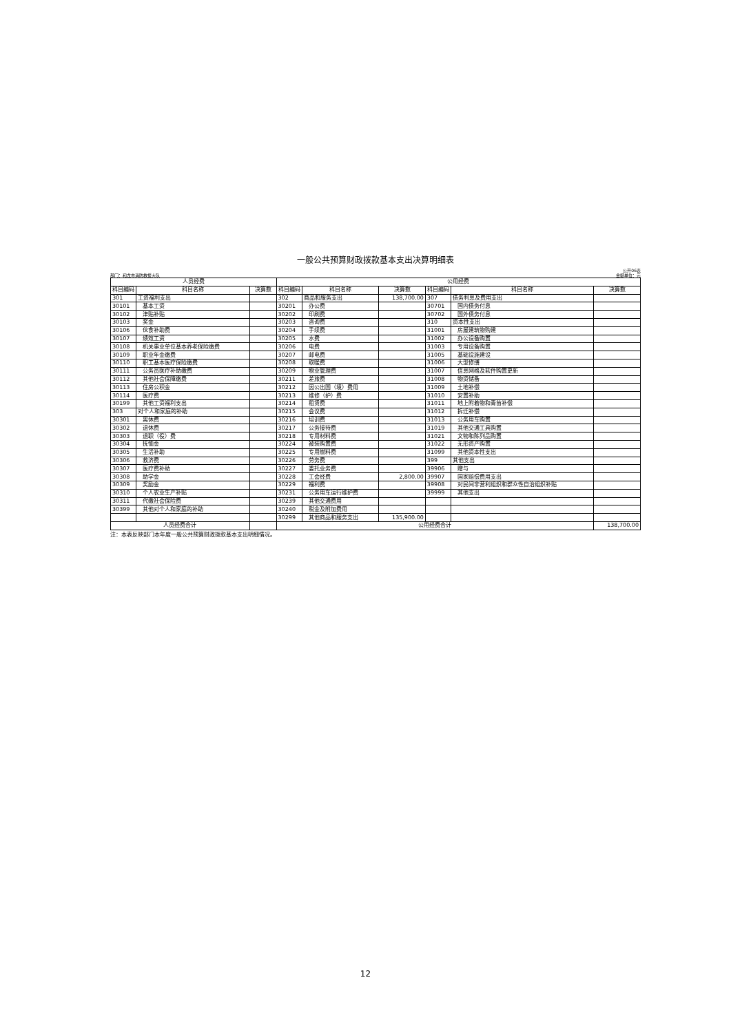一般公共预算财政拨款基本支出决算明细表
部门：和龙市消防救援大队 公开06表
金额单位：元
| 人员经费 | | | 公用经费 | | | | | |
| --- | --- | --- | --- | --- | --- | --- | --- | --- |
| 科目编码 | 科目名称 | 决算数 | 科目编码 | 科目名称 | 决算数 | 科目编码 | 科目名称 | 决算数 |
| 301 | 工资福利支出 | | 302 | 商品和服务支出 | 138,700.00 | 307 | 债务利息及费用支出 | |
| 30101 | 基本工资 | | 30201 | 办公费 | | 30701 | 国内债务付息 | |
| 30102 | 津贴补贴 | | 30202 | 印刷费 | | 30702 | 国外债务付息 | |
| 30103 | 奖金 | | 30203 | 咨询费 | | 310 | 资本性支出 | |
| 30106 | 伙食补助费 | | 30204 | 手续费 | | 31001 | 房屋建筑物购建 | |
| 30107 | 绩效工资 | | 30205 | 水费 | | 31002 | 办公设备购置 | |
| 30108 | 机关事业单位基本养老保险缴费 | | 30206 | 电费 | | 31003 | 专用设备购置 | |
| 30109 | 职业年金缴费 | | 30207 | 邮电费 | | 31005 | 基础设施建设 | |
| 30110 | 职工基本医疗保险缴费 | | 30208 | 取暖费 | | 31006 | 大型修缮 | |
| 30111 | 公务员医疗补助缴费 | | 30209 | 物业管理费 | | 31007 | 信息网络及软件购置更新 | |
| 30112 | 其他社会保障缴费 | | 30211 | 差旅费 | | 31008 | 物资储备 | |
| 30113 | 住房公积金 | | 30212 | 因公出国（境）费用 | | 31009 | 土地补偿 | |
| 30114 | 医疗费 | | 30213 | 维修（护）费 | | 31010 | 安置补助 | |
| 30199 | 其他工资福利支出 | | 30214 | 租赁费 | | 31011 | 地上附着物和青苗补偿 | |
| 303 | 对个人和家庭的补助 | | 30215 | 会议费 | | 31012 | 拆迁补偿 | |
| 30301 | 离休费 | | 30216 | 培训费 | | 31013 | 公务用车购置 | |
| 30302 | 退休费 | | 30217 | 公务接待费 | | 31019 | 其他交通工具购置 | |
| 30303 | 退职（役）费 | | 30218 | 专用材料费 | | 31021 | 文物和陈列品购置 | |
| 30304 | 抚恤金 | | 30224 | 被装购置费 | | 31022 | 无形资产购置 | |
| 30305 | 生活补助 | | 30225 | 专用燃料费 | | 31099 | 其他资本性支出 | |
| 30306 | 救济费 | | 30226 | 劳务费 | | 399 | 其他支出 | |
| 30307 | 医疗费补助 | | 30227 | 委托业务费 | | 39906 | 赠与 | |
| 30308 | 助学金 | | 30228 | 工会经费 | 2,800.00 | 39907 | 国家赔偿费用支出 | |
| 30309 | 奖励金 | | 30229 | 福利费 | | 39908 | 对民间非营利组织和群众性自治组织补贴 | |
| 30310 | 个人农业生产补贴 | | 30231 | 公务用车运行维护费 | | 39999 | 其他支出 | |
| 30311 | 代缴社会保险费 | | 30239 | 其他交通费用 | | | | |
| 30399 | 其他对个人和家庭的补助 | | 30240 | 税金及附加费用 | | | | |
| | | | 30299 | 其他商品和服务支出 | 135,900.00 | | | |
| 人员经费合计 | | | 公用经费合计 | | | | | 138,700.00 |
注：本表反映部门本年度一般公共预算财政拨款基本支出明细情况。
12